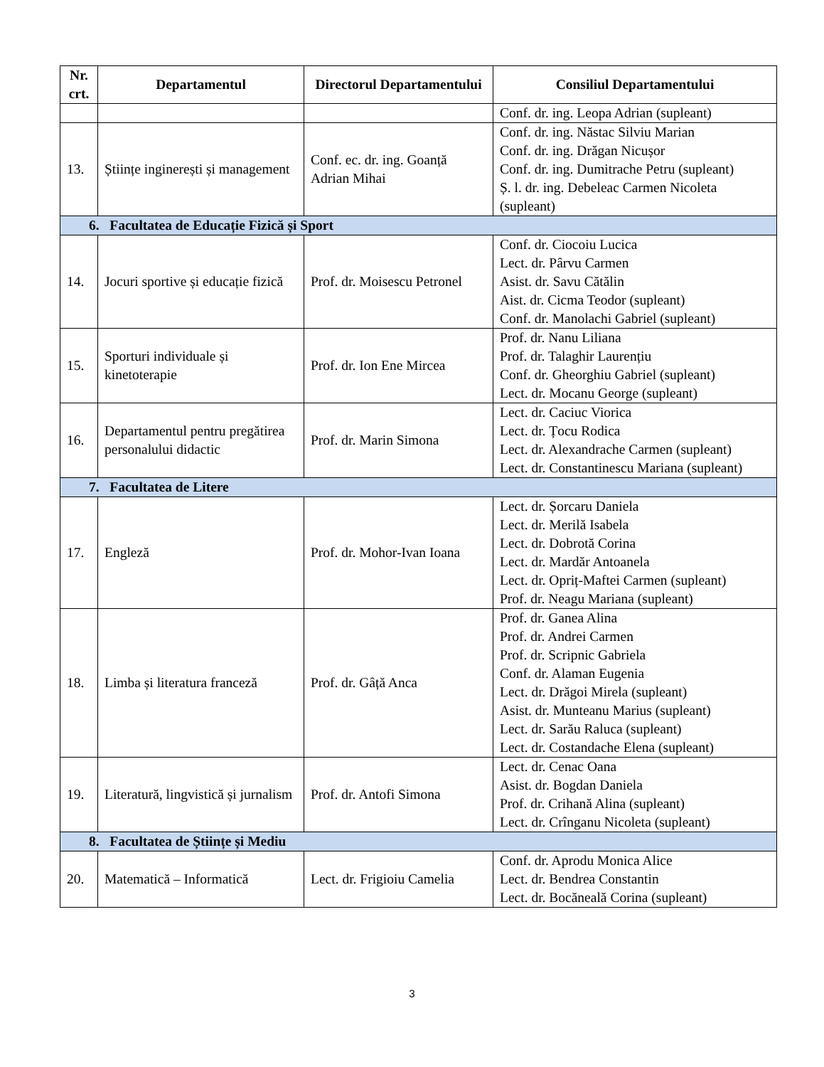| Nr. crt. | Departamentul | Directorul Departamentului | Consiliul Departamentului |
| --- | --- | --- | --- |
| | | | Conf. dr. ing. Leopa Adrian (supleant) |
| 13. | Științe inginerești și management | Conf. ec. dr. ing. Goanță Adrian Mihai | Conf. dr. ing. Năstac Silviu Marian Conf. dr. ing. Drăgan Nicușor Conf. dr. ing. Dumitrache Petru (supleant) Ș. l. dr. ing. Debeleac Carmen Nicoleta (supleant) |
| 6. Facultatea de Educație Fizică și Sport | | | |
| 14. | Jocuri sportive și educație fizică | Prof. dr. Moisescu Petronel | Conf. dr. Ciocoiu Lucica Lect. dr. Pârvu Carmen Asist. dr. Savu Cătălin Aist. dr. Cicma Teodor (supleant) Conf. dr. Manolachi Gabriel (supleant) |
| 15. | Sporturi individuale și kinetoterapie | Prof. dr. Ion Ene Mircea | Prof. dr. Nanu Liliana Prof. dr. Talaghir Laurențiu Conf. dr. Gheorghiu Gabriel (supleant) Lect. dr. Mocanu George (supleant) |
| 16. | Departamentul pentru pregătirea personalului didactic | Prof. dr. Marin Simona | Lect. dr. Caciuc Viorica Lect. dr. Țocu Rodica Lect. dr. Alexandrache Carmen (supleant) Lect. dr. Constantinescu Mariana (supleant) |
| 7. Facultatea de Litere | | | |
| 17. | Engleză | Prof. dr. Mohor-Ivan Ioana | Lect. dr. Șorcaru Daniela Lect. dr. Merilă Isabela Lect. dr. Dobrotă Corina Lect. dr. Mardăr Antoanela Lect. dr. Opriț-Maftei Carmen (supleant) Prof. dr. Neagu Mariana (supleant) |
| 18. | Limba și literatura franceză | Prof. dr. Gâță Anca | Prof. dr. Ganea Alina Prof. dr. Andrei Carmen Prof. dr. Scripnic Gabriela Conf. dr. Alaman Eugenia Lect. dr. Drăgoi Mirela (supleant) Asist. dr. Munteanu Marius (supleant) Lect. dr. Sarău Raluca (supleant) Lect. dr. Costandache Elena (supleant) |
| 19. | Literatură, lingvistică și jurnalism | Prof. dr. Antofi Simona | Lect. dr. Cenac Oana Asist. dr. Bogdan Daniela Prof. dr. Crihană Alina (supleant) Lect. dr. Crînganu Nicoleta (supleant) |
| 8. Facultatea de Științe și Mediu | | | |
| 20. | Matematică – Informatică | Lect. dr. Frigioiu Camelia | Conf. dr. Aprodu Monica Alice Lect. dr. Bendrea Constantin Lect. dr. Bocăneală Corina (supleant) |
3